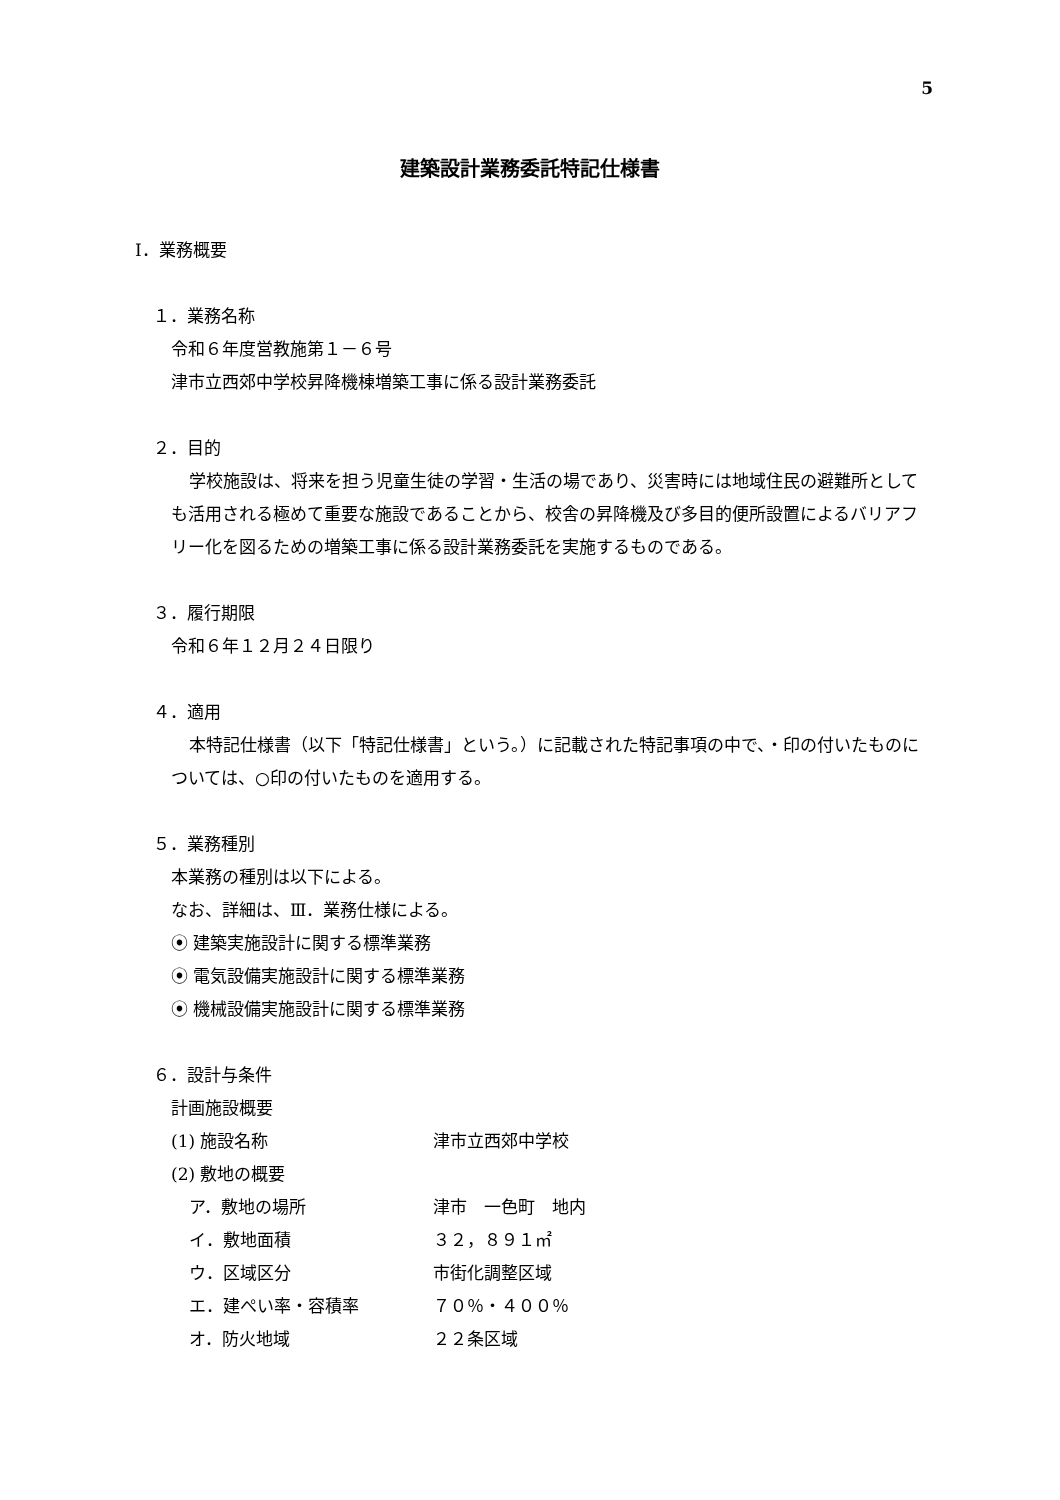5
建築設計業務委託特記仕様書
Ⅰ．業務概要
１．業務名称
令和６年度営教施第１－６号
津市立西郊中学校昇降機棟増築工事に係る設計業務委託
２．目的
学校施設は、将来を担う児童生徒の学習・生活の場であり、災害時には地域住民の避難所としても活用される極めて重要な施設であることから、校舎の昇降機及び多目的便所設置によるバリアフリー化を図るための増築工事に係る設計業務委託を実施するものである。
３．履行期限
令和６年１２月２４日限り
４．適用
本特記仕様書（以下「特記仕様書」という。）に記載された特記事項の中で、・印の付いたものについては、○印の付いたものを適用する。
５．業務種別
本業務の種別は以下による。
なお、詳細は、Ⅲ．業務仕様による。
⦿ 建築実施設計に関する標準業務
⦿ 電気設備実施設計に関する標準業務
⦿ 機械設備実施設計に関する標準業務
６．設計与条件
計画施設概要
(1) 施設名称 津市立西郊中学校
(2) 敷地の概要
ア．敷地の場所 津市　一色町　地内
イ．敷地面積 ３２，８９１㎡
ウ．区域区分 市街化調整区域
エ．建ぺい率・容積率 ７０％・４００％
オ．防火地域 ２２条区域